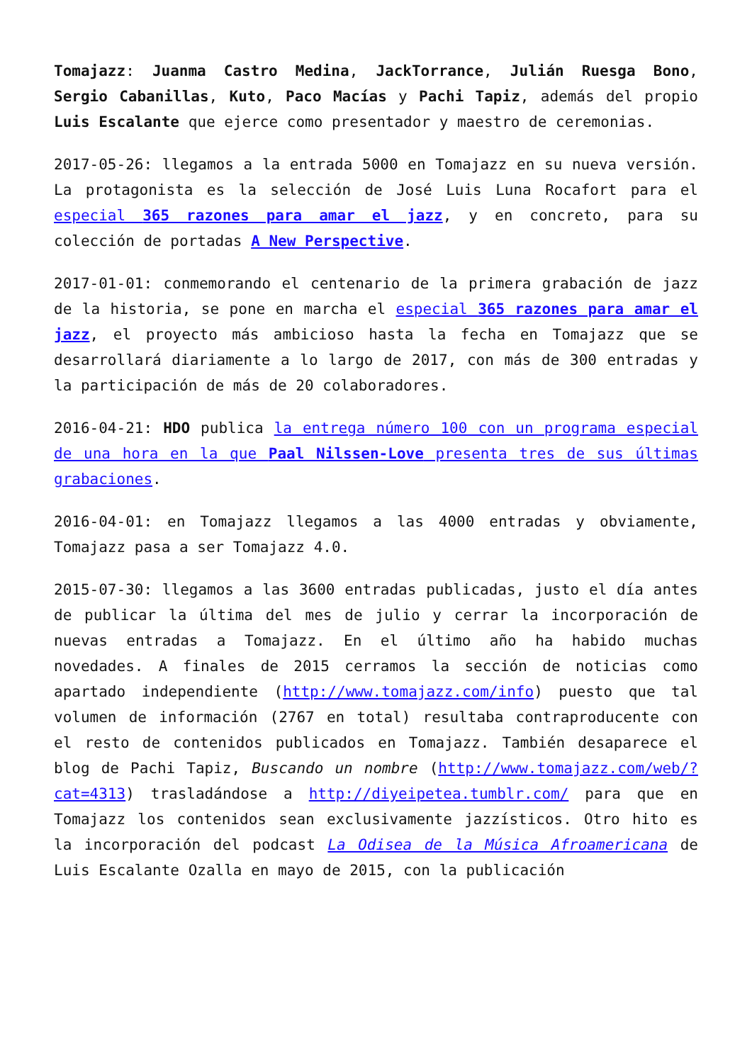Tomajazz: Juanma Castro Medina, JackTorrance, Julián Ruesga Bono, Sergio Cabanillas, Kuto, Paco Macías y Pachi Tapiz, además del propio Luis Escalante que ejerce como presentador y maestro de ceremonias.
2017-05-26: llegamos a la entrada 5000 en Tomajazz en su nueva versión. La protagonista es la selección de José Luis Luna Rocafort para el especial 365 razones para amar el jazz, y en concreto, para su colección de portadas A New Perspective.
2017-01-01: conmemorando el centenario de la primera grabación de jazz de la historia, se pone en marcha el especial 365 razones para amar el jazz, el proyecto más ambicioso hasta la fecha en Tomajazz que se desarrollará diariamente a lo largo de 2017, con más de 300 entradas y la participación de más de 20 colaboradores.
2016-04-21: HDO publica la entrega número 100 con un programa especial de una hora en la que Paal Nilssen-Love presenta tres de sus últimas grabaciones.
2016-04-01: en Tomajazz llegamos a las 4000 entradas y obviamente, Tomajazz pasa a ser Tomajazz 4.0.
2015-07-30: llegamos a las 3600 entradas publicadas, justo el día antes de publicar la última del mes de julio y cerrar la incorporación de nuevas entradas a Tomajazz. En el último año ha habido muchas novedades. A finales de 2015 cerramos la sección de noticias como apartado independiente (http://www.tomajazz.com/info) puesto que tal volumen de información (2767 en total) resultaba contraproducente con el resto de contenidos publicados en Tomajazz. También desaparece el blog de Pachi Tapiz, Buscando un nombre (http://www.tomajazz.com/web/?cat=4313) trasladándose a http://diyeipetea.tumblr.com/ para que en Tomajazz los contenidos sean exclusivamente jazzísticos. Otro hito es la incorporación del podcast La Odisea de la Música Afroamericana de Luis Escalante Ozalla en mayo de 2015, con la publicación